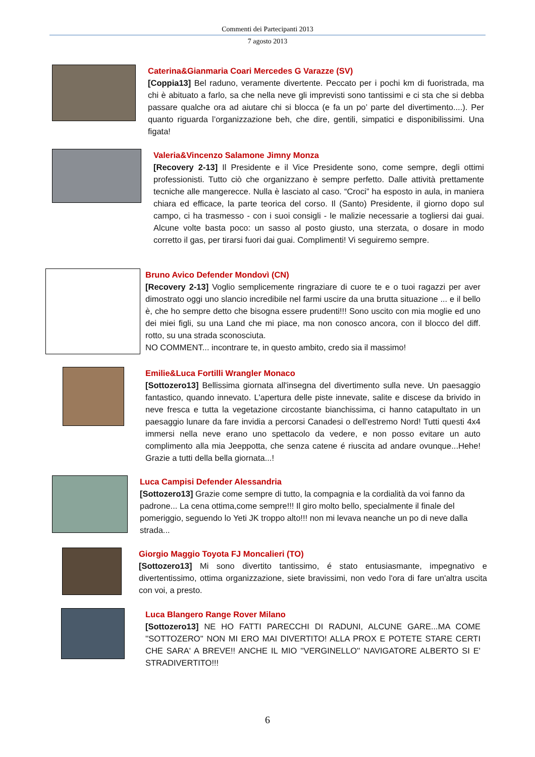Commenti dei Partecipanti 2013
7 agosto 2013
Caterina&Gianmaria Coari Mercedes G Varazze (SV)
[Coppia13] Bel raduno, veramente divertente. Peccato per i pochi km di fuoristrada, ma chi è abituato a farlo, sa che nella neve gli imprevisti sono tantissimi e ci sta che si debba passare qualche ora ad aiutare chi si blocca (e fa un po’ parte del divertimento....). Per quanto riguarda l’organizzazione beh, che dire, gentili, simpatici e disponibilissimi. Una figata!
Valeria&Vincenzo Salamone Jimny Monza
[Recovery 2-13] Il Presidente e il Vice Presidente sono, come sempre, degli ottimi professionisti. Tutto ciò che organizzano è sempre perfetto. Dalle attività prettamente tecniche alle mangerecce. Nulla è lasciato al caso. “Croci” ha esposto in aula, in maniera chiara ed efficace, la parte teorica del corso. Il (Santo) Presidente, il giorno dopo sul campo, ci ha trasmesso - con i suoi consigli - le malizie necessarie a togliersi dai guai. Alcune volte basta poco: un sasso al posto giusto, una sterzata, o dosare in modo corretto il gas, per tirarsi fuori dai guai. Complimenti! Vi seguiremo sempre.
Bruno Avico Defender Mondovì (CN)
[Recovery 2-13] Voglio semplicemente ringraziare di cuore te e o tuoi ragazzi per aver dimostrato oggi uno slancio incredibile nel farmi uscire da una brutta situazione ... e il bello è, che ho sempre detto che bisogna essere prudenti!!! Sono uscito con mia moglie ed uno dei miei figli, su una Land che mi piace, ma non conosco ancora, con il blocco del diff. rotto, su una strada sconosciuta.
NO COMMENT... incontrare te, in questo ambito, credo sia il massimo!
Emilie&Luca Fortilli Wrangler Monaco
[Sottozero13] Bellissima giornata all'insegna del divertimento sulla neve. Un paesaggio fantastico, quando innevato. L'apertura delle piste innevate, salite e discese da brivido in neve fresca e tutta la vegetazione circostante bianchissima, ci hanno catapultato in un paesaggio lunare da fare invidia a percorsi Canadesi o dell'estremo Nord! Tutti questi 4x4 immersi nella neve erano uno spettacolo da vedere, e non posso evitare un auto complimento alla mia Jeeppotta, che senza catene é riuscita ad andare ovunque...Hehe! Grazie a tutti della bella giornata...!
Luca Campisi Defender Alessandria
[Sottozero13] Grazie come sempre di tutto, la compagnia e la cordialità da voi fanno da padrone... La cena ottima,come sempre!!! Il giro molto bello, specialmente il finale del pomeriggio, seguendo lo Yeti JK troppo alto!!! non mi levava neanche un po di neve dalla strada...
Giorgio Maggio Toyota FJ Moncalieri (TO)
[Sottozero13] Mi sono divertito tantissimo, é stato entusiasmante, impegnativo e divertentissimo, ottima organizzazione, siete bravissimi, non vedo l'ora di fare un'altra uscita con voi, a presto.
Luca Blangero Range Rover Milano
[Sottozero13] NE HO FATTI PARECCHI DI RADUNI, ALCUNE GARE...MA COME ''SOTTOZERO'' NON MI ERO MAI DIVERTITO! ALLA PROX E POTETE STARE CERTI CHE SARA' A BREVE!! ANCHE IL MIO ''VERGINELLO'' NAVIGATORE ALBERTO SI E' STRADIVERTITO!!!
6